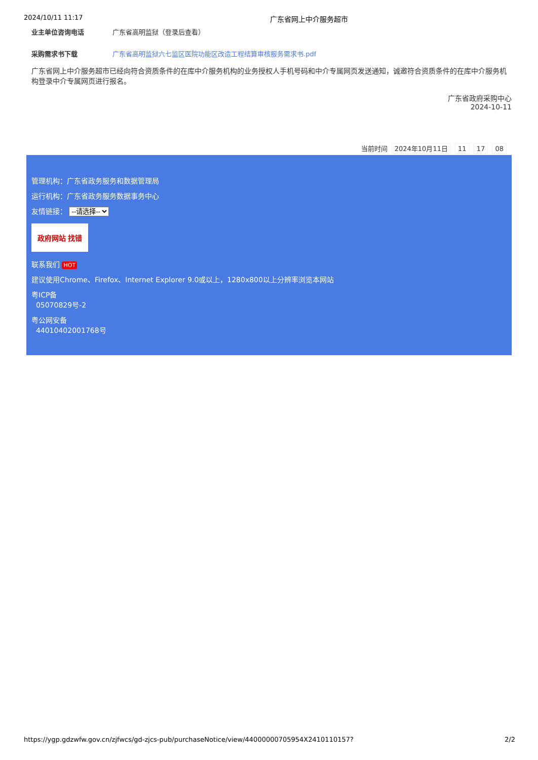2024/10/11 11:17 广东省网上中介服务超市
业主单位咨询电话 广东省高明监狱（登录后查看）
采购需求书下载 广东省高明监狱六七监区医院功能区改造工程结算审核服务需求书.pdf
广东省网上中介服务超市已经向符合资质条件的在库中介服务机构的业务授权人手机号码和中介专属网页发送通知，诚邀符合资质条件的在库中介服务机构登录中介专属网页进行报名。
广东省政府采购中心
2024-10-11
当前时间 2024年10月11日 11 17 08
管理机构：广东省政务服务和数据管理局
运行机构：广东省政务服务数据事务中心
友情链接： --请选择--
政府网站 找错
联系我们 HOT
建议使用Chrome、Firefox、Internet Explorer 9.0或以上，1280x800以上分辨率浏览本网站
粤ICP备
05070829号-2
粤公网安备
44010402001768号
https://ygp.gdzwfw.gov.cn/zjfwcs/gd-zjcs-pub/purchaseNotice/view/44000000705954X2410110157? 2/2